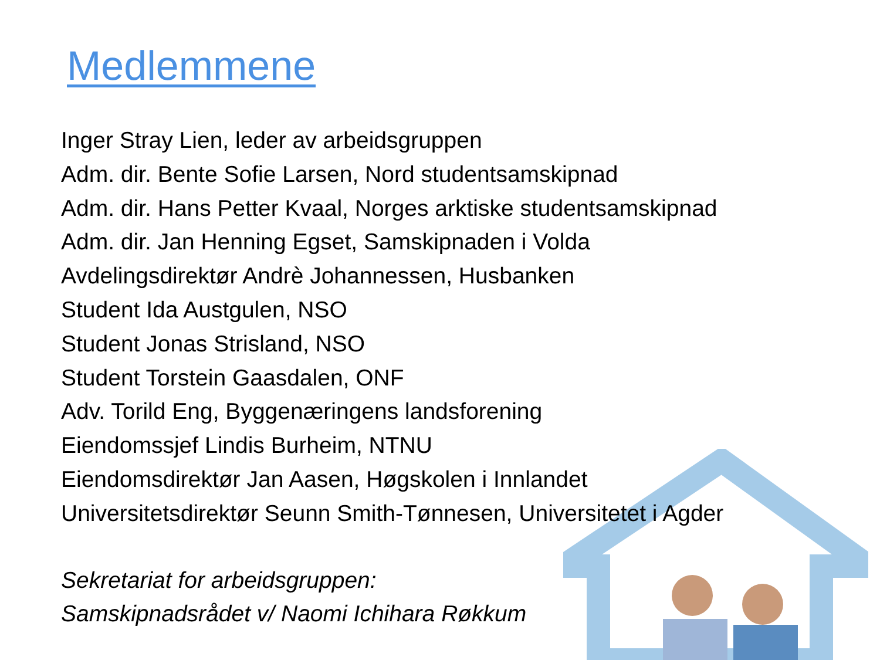Medlemmene
Inger Stray Lien, leder av arbeidsgruppen
Adm. dir. Bente Sofie Larsen, Nord studentsamskipnad
Adm. dir. Hans Petter Kvaal, Norges arktiske studentsamskipnad
Adm. dir. Jan Henning Egset, Samskipnaden i Volda
Avdelingsdirektør Andrè Johannessen, Husbanken
Student Ida Austgulen, NSO
Student Jonas Strisland, NSO
Student Torstein Gaasdalen, ONF
Adv. Torild Eng, Byggenæringens landsforening
Eiendomssjef Lindis Burheim, NTNU
Eiendomsdirektør Jan Aasen, Høgskolen i Innlandet
Universitetsdirektør Seunn Smith-Tønnesen, Universitetet i Agder
Sekretariat for arbeidsgruppen:
Samskipnadsrådet v/ Naomi Ichihara Røkkum